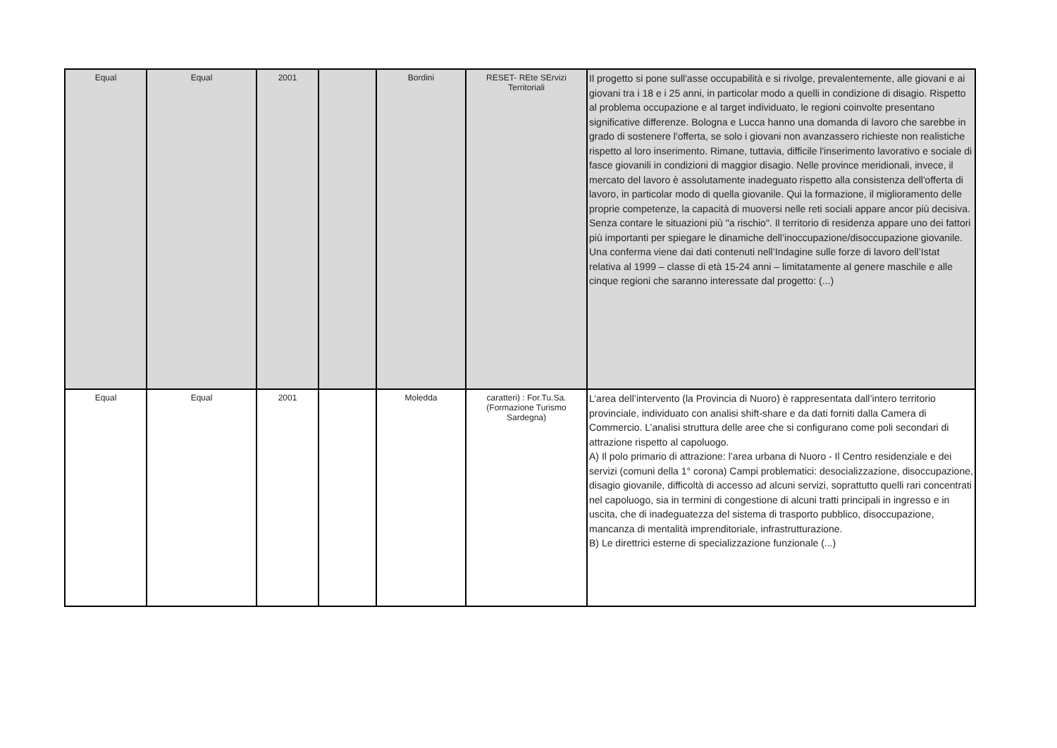| Equal | Equal | 2001 | | Bordini | RESET- REte SErvizi Territoriali | Il progetto si pone sull'asse occupabilità e si rivolge, prevalentemente, alle giovani e ai giovani tra i 18 e i 25 anni, in particolar modo a quelli in condizione di disagio. Rispetto al problema occupazione e al target individuato, le regioni coinvolte presentano significative differenze. Bologna e Lucca hanno una domanda di lavoro che sarebbe in grado di sostenere l'offerta, se solo i giovani non avanzassero richieste non realistiche rispetto al loro inserimento. Rimane, tuttavia, difficile l'inserimento lavorativo e sociale di fasce giovanili in condizioni di maggior disagio. Nelle province meridionali, invece, il mercato del lavoro è assolutamente inadeguato rispetto alla consistenza dell'offerta di lavoro, in particolar modo di quella giovanile. Qui la formazione, il miglioramento delle proprie competenze, la capacità di muoversi nelle reti sociali appare ancor più decisiva. Senza contare le situazioni più "a rischio". Il territorio di residenza appare uno dei fattori più importanti per spiegare le dinamiche dell’inoccupazione/disoccupazione giovanile. Una conferma viene dai dati contenuti nell’Indagine sulle forze di lavoro dell’Istat relativa al 1999 – classe di età 15-24 anni – limitatamente al genere maschile e alle cinque regioni che saranno interessate dal progetto: (...) |
| Equal | Equal | 2001 | | Moledda | caratteri) : For.Tu.Sa. (Formazione Turismo Sardegna) | L’area dell’intervento (la Provincia di Nuoro) è rappresentata dall’intero territorio provinciale, individuato con analisi shift-share e da dati forniti dalla Camera di Commercio. L’analisi struttura delle aree che si configurano come poli secondari di attrazione rispetto al capoluogo. A) Il polo primario di attrazione: l’area urbana di Nuoro - Il Centro residenziale e dei servizi (comuni della 1° corona) Campi problematici: desocializzazione, disoccupazione, disagio giovanile, difficoltà di accesso ad alcuni servizi, soprattutto quelli rari concentrati nel capoluogo, sia in termini di congestione di alcuni tratti principali in ingresso e in uscita, che di inadeguatezza del sistema di trasporto pubblico, disoccupazione, mancanza di mentalità imprenditoriale, infrastrutturazione. B) Le direttrici esterne di specializzazione funzionale (...) |